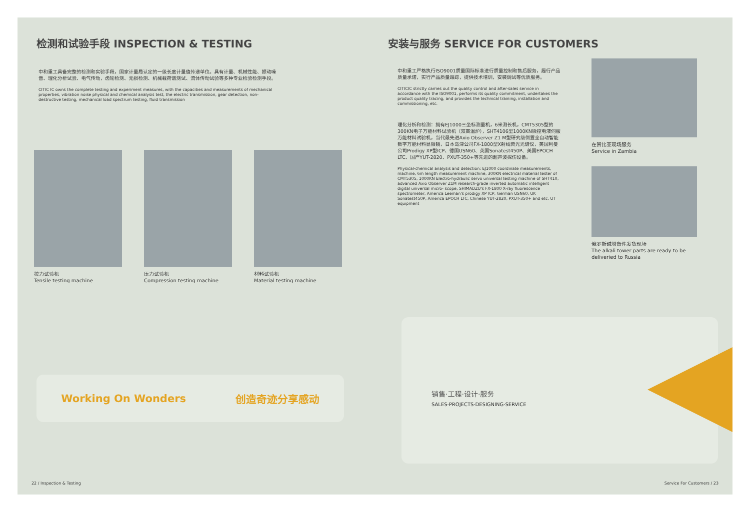检测和试验手段 INSPECTION & TESTING
中和重工具备完整的检测和实验手段，国家计量局认定的一级长度计量值传递单位。具有计量、机械性能、振动噪音、理化分析试验、电气传动，齿轮检测、无损检测、机械载荷谱测试、流体传动试验等多种专业检验检测手段。
CITIC IC owns the complete testing and experiment measures, with the capacities and measurements of mechanical properties, vibration noise physical and chemical analysis test, the electric transmission, gear detection, non-destructive testing, mechanical load spectrum testing, fluid transmission
拉力试验机
Tensile testing machine
压力试验机
Compression testing machine
材料试验机
Material testing machine
Working On Wonders 创造奇迹分享感动
22 / Inspection & Testing
安装与服务 SERVICE FOR CUSTOMERS
中和重工严格执行ISO9001质量国际标准进行质量控制和售后服务，履行产品质量承诺，实行产品质量跟踪，提供技术培训，安装调试等优质服务。
CITICIC strictly carries out the quality control and after-sales service in accordance with the ISO9001, performs its quality commitment, undertakes the product quality tracing, and provides the technical training, installation and commissioning, etc.
理化分析和检测：拥有EJ1000三坐标测量机，6米测长机，CMT5305型的300KN电子万能材料试验机（双高温炉），SHT4106型1000KN微控电液伺服万能材料试验机，当代最先进Axio Observer Z1 M型研究级倒置全自动智能数字万能材料显微镜，日本岛津公司FX-1800型X射线荧光光谱仪，美国利曼公司Prodigy XP型ICP、德国USN60、英国Sonatest450P、美国EPOCH LTC、国产YUT-2820、PXUT-350+等先进的超声波探伤设备。
Physical-chemical analysis and detection: EJ1000 coordinate measurements, machine, 6m length measurement machine, 300KN electrical material tester of CMT5305, 1000KN Electro-hydraulic servo universal testing machine of SHT410, advanced Axio Observer Z1M research-grade inverted automatic intelligent digital universal micro- scope, SHIMADZU's FX-1800 X-ray fluorescence spectrometer, America Leeman's prodigy XP ICP, German USN60, UK Sonatest450P, America EPOCH LTC, Chinese YUT-2820, PXUT-350+ and etc. UT equipment
在赞比亚现场服务
Service in Zambia
俄罗斯碱塔备件发货现场
The alkali tower parts are ready to be
deliveried to Russia
销售·工程·设计·服务
SALES·PROJECTS·DESIGNING·SERVICE
Service For Customers / 23